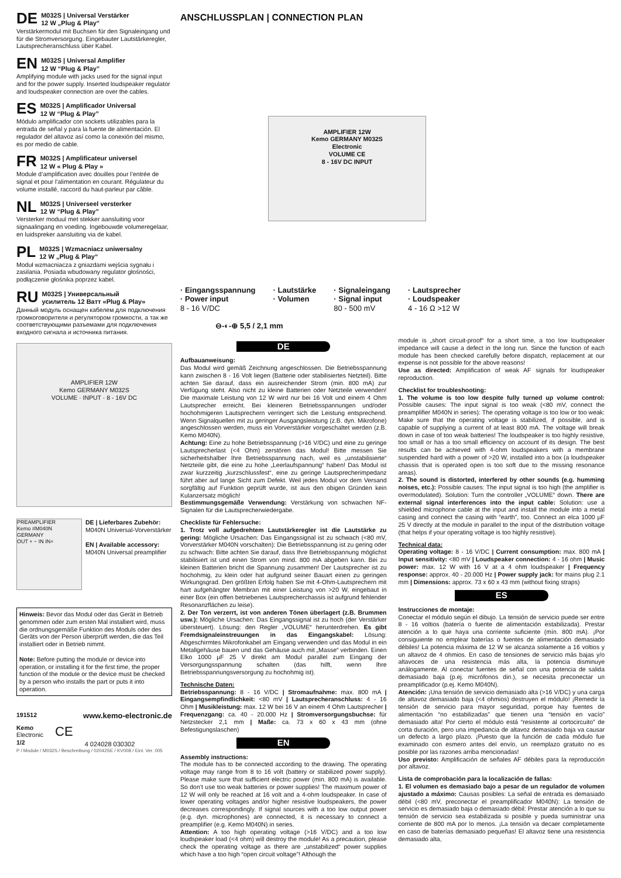DE M032S | Universal Verstärker
12 W „Plug & Play“
Verstärkermodul mit Buchsen für den Signaleingang und für die Stromversorgung. Eingebauter Lautstärkeregler, Lautsprecheranschluss über Kabel.
EN M032S | Universal Amplifier
12 W “Plug & Play”
Amplifying module with jacks used for the signal input and for the power supply. Inserted loudspeaker regulator and loudspeaker connection are over the cables.
ES M032S | Amplificador Universal
12 W “Plug & Play”
Módulo amplificador con sockets utilizables para la entrada de señal y para la fuente de alimentación. El regulador del altavoz así como la conexión del mismo, es por medio de cable.
FR M032S | Amplificateur universel
12 W « Plug & Play »
Module d’amplification avec douilles pour l’entrée de signal et pour l’alimentation en courant. Régulateur du volume installé, raccord du haut-parleur par câble.
NL M032S | Universeel versterker
12 W “Plug & Play”
Versterker moduul met stekker aansluiting voor signaalingang en voeding. Ingebouwde volumeregelaar, en luidspreker aansluiting via de kabel.
PL M032S | Wzmacniacz uniwersalny
12 W „Plug & Play“
Moduł wzmacniacza z gniazdami wejścia sygnału i zasilania. Posiada wbudowany regulator głośności, podłączenie głośnika poprzez kabel.
RU M032S | Универсальный
усилитель 12 Ватт «Plug & Play»
Данный модуль оснащен кабелем для подключения громкоговорителя и регулятором громкости, а так же соответствующими разъемами для подключения входного сигнала и источника питания.
AMPLIFIER 12W
Kemo GERMANY M032S
VOLUME · INPUT · 8 - 16V DC
PREAMPLIFIER
Kemo #M040N
GERMANY
OUT + − IN IN+
DE | Lieferbares Zubehör:
M040N Universal-Vorverstärker
EN | Available accessory:
M040N Universal preamplifier
Hinweis: Bevor das Modul oder das Gerät in Betrieb genommen oder zum ersten Mal installiert wird, muss die ordnungsgemäße Funktion des Moduls oder des Geräts von der Person überprüft werden, die das Teil installiert oder in Betrieb nimmt.
Note: Before putting the module or device into operation, or installing it for the first time, the proper function of the module or the device must be checked by a person who installs the part or puts it into operation.
191512 www.kemo-electronic.de
Kemo
Electronic
1/2
CE
4 024028 030302
P / Module / M032S / Beschreibung / 02042SE / KV008 / Einl. Ver. 005
ANSCHLUSSPLAN | CONNECTION PLAN
AMPLIFIER 12W
Kemo GERMANY M032S
Electronic
VOLUME CE
8 - 16V DC INPUT
· Eingangsspannung
· Power input
8 - 16 V/DC
· Lautstärke
· Volumen
· Signaleingang
· Signal input
80 - 500 mV
· Lautsprecher
· Loudspeaker
4 - 16 Ω >12 W
⊖-◐-⊕ 5,5 / 2,1 mm
DE
Aufbauanweisung:
Das Modul wird gemäß Zeichnung angeschlossen. Die Betriebsspannung kann zwischen 8 - 16 Volt liegen (Batterie oder stabilisiertes Netzteil). Bitte achten Sie darauf, dass ein ausreichender Strom (min. 800 mA) zur Verfügung steht. Also nicht zu kleine Batterien oder Netzteile verwenden! Die maximale Leistung von 12 W wird nur bei 16 Volt und einem 4 Ohm Lautsprecher erreicht. Bei kleineren Betriebsspannungen und/oder hochohmigeren Lautsprechern verringert sich die Leistung entsprechend. Wenn Signalquellen mit zu geringer Ausgangsleistung (z.B. dyn. Mikrofone) angeschlossen werden, muss ein Vorverstärker vorgeschaltet werden (z.B. Kemo M040N).
Achtung: Eine zu hohe Betriebsspannung (>16 V/DC) und eine zu geringe Lautsprecherlast (<4 Ohm) zerstören das Modul! Bitte messen Sie sicherheitshalber Ihre Betriebsspannung nach, weil es „unstabilisierte“ Netzteile gibt, die eine zu hohe „Leerlaufspannung“ haben! Das Modul ist zwar kurzzeitig „kurzschlussfest“, eine zu geringe Lautsprecherimpedanz führt aber auf lange Sicht zum Defekt. Weil jedes Modul vor dem Versand sorgfältig auf Funktion geprüft wurde, ist aus den obigen Gründen kein Kulanzersatz möglich!
Bestimmungsgemäße Verwendung: Verstärkung von schwachen NF-Signalen für die Lautsprecherwiedergabe.
Checkliste für Fehlersuche:
1. Trotz voll aufgedrehtem Lautstärkeregler ist die Lautstärke zu gering: Mögliche Ursachen: Das Eingangssignal ist zu schwach (<80 mV, Vorverstärker M040N vorschalten): Die Betriebsspannung ist zu gering oder zu schwach: Bitte achten Sie darauf, dass Ihre Betriebsspannung möglichst stabilisiert ist und einen Strom von mind. 800 mA abgeben kann. Bei zu kleinen Batterien bricht die Spannung zusammen! Der Lautsprecher ist zu hochohmig, zu klein oder hat aufgrund seiner Bauart einen zu geringen Wirkungsgrad. Den größten Erfolg haben Sie mit 4-Ohm-Lautsprechern mit hart aufgehängter Membran mit einer Leistung von >20 W, eingebaut in einer Box (ein offen betriebenes Lautsprecherchassis ist aufgrund fehlender Resonanzflächen zu leise).
2. Der Ton verzerrt, ist von anderen Tönen überlagert (z.B. Brummen usw.): Mögliche Ursachen: Das Eingangssignal ist zu hoch (der Verstärker übersteuert). Lösung: den Regler „VOLUME“ herunterdrehen. Es gibt Fremdsignaleinstreuungen in das Eingangskabel: Lösung: Abgeschirmtes Mikrofonkabel am Eingang verwenden und das Modul in ein Metallgehäuse bauen und das Gehäuse auch mit „Masse“ verbinden. Einen Elko 1000 µF 25 V direkt am Modul parallel zum Eingang der Versorgungsspannung schalten (das hilft, wenn Ihre Betriebsspannungsversorgung zu hochohmig ist).
Technische Daten:
Betriebsspannung: 8 - 16 V/DC | Stromaufnahme: max. 800 mA | Eingangsempfindlichkeit: <80 mV | Lautsprecheranschluss: 4 - 16 Ohm | Musikleistung: max. 12 W bei 16 V an einem 4 Ohm Lautsprecher | Frequenzgang: ca. 40 - 20.000 Hz | Stromversorgungsbuchse: für Netzstecker 2,1 mm | Maße: ca. 73 x 60 x 43 mm (ohne Befestigungslaschen)
EN
Assembly instructions:
The module has to be connected according to the drawing. The operating voltage may range from 8 to 16 volt (battery or stabilized power supply). Please make sure that sufficient electric power (min. 800 mA) is available. So don’t use too weak batteries or power supplies! The maximum power of 12 W will only be reached at 16 volt and a 4-ohm loudspeaker. In case of lower operating voltages and/or higher resistive loudspeakers, the power decreases correspondingly. If signal sources with a too low output power (e.g. dyn. microphones) are connected, it is necessary to connect a preamplifier (e.g. Kemo M040N) in series.
Attention: A too high operating voltage (>16 V/DC) and a too low loudspeaker load (<4 ohm) will destroy the module! As a precaution, please check the operating voltage as there are „unstabilized“ power supplies which have a too high “open circuit voltage”! Although the
module is „short circuit-proof“ for a short time, a too low loudspeaker impedance will cause a defect in the long run. Since the function of each module has been checked carefully before dispatch, replacement at our expense is not possible for the above reasons!
Use as directed: Amplification of weak AF signals for loudspeaker reproduction.
Checklist for troubleshooting:
1. The volume is too low despite fully turned up volume control: Possible causes: The input signal is too weak (<80 mV, connect the preamplifier M040N in series): The operating voltage is too low or too weak: Make sure that the operating voltage is stabilized, if possible, and is capable of supplying a current of at least 800 mA. The voltage will break down in case of too weak batteries! The loudspeaker is too highly resistive, too small or has a too small efficiency on account of its design. The best results can be achieved with 4-ohm loudspeakers with a membrane suspended hard with a power of >20 W, installed into a box (a loudspeaker chassis that is operated open is too soft due to the missing resonance areas).
2. The sound is distorted, interfered by other sounds (e.g. humming noises, etc.): Possible causes: The input signal is too high (the amplifier is overmodulated). Solution: Turn the controller „VOLUME“ down. There are external signal interferences into the input cable: Solution: use a shielded microphone cable at the input and install the module into a metal casing and connect the casing with “earth”, too. Connect an elca 1000 µF 25 V directly at the module in parallel to the input of the distribution voltage (that helps if your operating voltage is too highly resistive).
Technical data:
Operating voltage: 8 - 16 V/DC | Current consumption: max. 800 mA | Input sensitivity: <80 mV | Loudspeaker connection: 4 - 16 ohm | Music power: max. 12 W with 16 V at a 4 ohm loudspeaker | Frequency response: approx. 40 - 20.000 Hz | Power supply jack: for mains plug 2.1 mm | Dimensions: approx. 73 x 60 x 43 mm (without fixing straps)
ES
Instrucciones de montaje:
Conectar el módulo según el dibujo. La tensión de servicio puede ser entre 8 - 16 voltios (batería o fuente de alimentación estabilizada). Prestar atención a lo que haya una corriente suficiente (mín. 800 mA). ¡Por consiguiente no emplear baterías o fuentes de alimentación demasiado débiles! La potencia máxima de 12 W se alcanza solamente a 16 voltios y un altavoz de 4 ohmios. En caso de tensiones de servicio más bajas y/o altavoces de una resistencia más alta, la potencia disminuye análogamente. Al conectar fuentes de señal con una potencia de salida demasiado baja (p.ej. micrófonos din.), se necesita preconectar un preamplificador (p.ej. Kemo M040N).
Atención: ¡Una tensión de servicio demasiado alta (>16 V/DC) y una carga de altavoz demasiado baja (<4 ohmios) destruyen el módulo! ¡Remedir la tensión de servicio para mayor seguridad, porque hay fuentes de alimentación “no estabilizadas” que tienen una “tensión en vacío” demasiado alta! Por cierto el módulo está “resistente al cortocircuito” de corta duración, pero una impedancia de altavoz demasiado baja va causar un defecto a largo plazo. ¡Puesto que la función de cada módulo fue examinado con esmero antes del envío, un reemplazo gratuito no es posible por las razones arriba mencionadas!
Uso previsto: Amplificación de señales AF débiles para la reproducción por altavoz.
Lista de comprobación para la localización de fallas:
1. El volumen es demasiado bajo a pesar de un regulador de volumen ajustado a máximo: Causas posibles: La señal de entrada es demasiado débil (<80 mV, preconectar el preamplificador M040N): La tensión de servicio es demasiado baja o demasiado débil: Prestar atención a lo que su tensión de servicio sea estabilizada si posible y pueda suministrar una corriente de 800 mA por lo menos. ¡La tensión va decaer completamente en caso de baterías demasiado pequeñas! El altavoz tiene una resistencia demasiado alta,